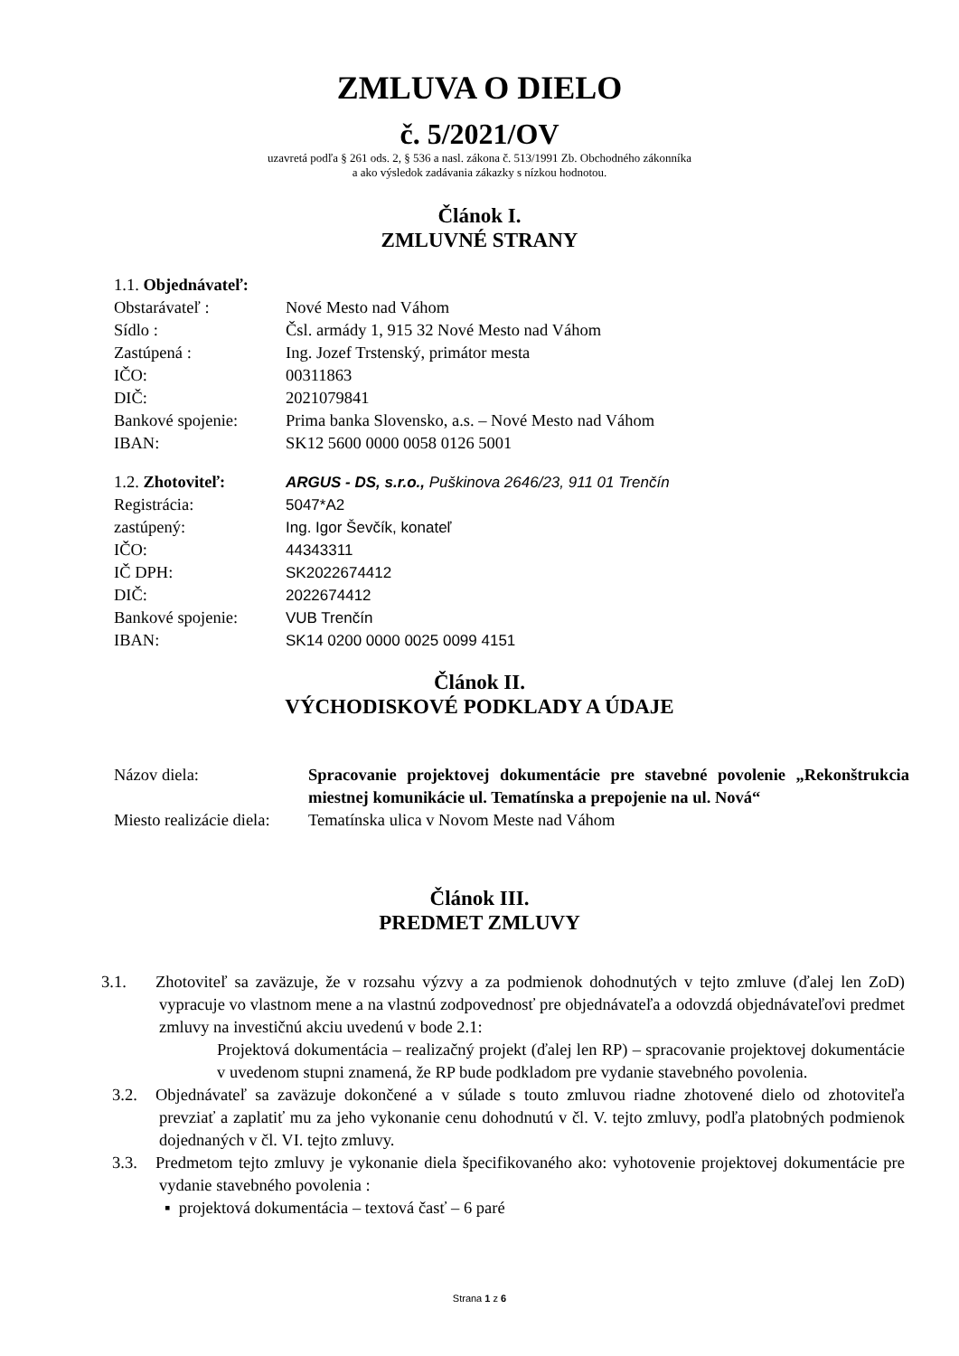ZMLUVA O DIELO
č. 5/2021/OV
uzavretá podľa § 261 ods. 2, § 536 a nasl. zákona č. 513/1991 Zb. Obchodného zákonníka
a ako výsledok zadávania zákazky s nízkou hodnotou.
Článok I.
ZMLUVNÉ STRANY
| 1.1. Objednávateľ: | |
| Obstarávateľ : | Nové Mesto nad Váhom |
| Sídlo : | Čsl. armády 1, 915 32 Nové Mesto nad Váhom |
| Zastúpená : | Ing. Jozef Trstenský, primátor mesta |
| IČO: | 00311863 |
| DIČ: | 2021079841 |
| Bankové spojenie: | Prima banka Slovensko, a.s. – Nové Mesto nad Váhom |
| IBAN: | SK12 5600 0000 0058 0126 5001 |
| 1.2. Zhotoviteľ: | ARGUS - DS, s.r.o., Puškinova 2646/23, 911 01 Trenčín |
| Registrácia: | 5047*A2 |
| zastúpený: | Ing. Igor Ševčík, konateľ |
| IČO: | 44343311 |
| IČ DPH: | SK2022674412 |
| DIČ: | 2022674412 |
| Bankové spojenie: | VUB Trenčín |
| IBAN: | SK14 0200 0000 0025 0099 4151 |
Článok II.
VÝCHODISKOVÉ PODKLADY A ÚDAJE
| Názov diela: | Spracovanie projektovej dokumentácie pre stavebné povolenie „Rekonštrukcia miestnej komunikácie ul. Tematínska a prepojenie na ul. Nová“ |
| Miesto realizácie diela: | Tematínska ulica v Novom Meste nad Váhom |
Článok III.
PREDMET ZMLUVY
3.1. Zhotoviteľ sa zaväzuje, že v rozsahu výzvy a za podmienok dohodnutých v tejto zmluve (ďalej len ZoD) vypracuje vo vlastnom mene a na vlastnú zodpovednosť pre objednávateľa a odovzdá objednávateľovi predmet zmluvy na investičnú akciu uvedenú v bode 2.1:
Projektová dokumentácia – realizačný projekt (ďalej len RP) – spracovanie projektovej dokumentácie v uvedenom stupni znamená, že RP bude podkladom pre vydanie stavebného povolenia.
3.2. Objednávateľ sa zaväzuje dokončené a v súlade s touto zmluvou riadne zhotovené dielo od zhotoviteľa prevziať a zaplatiť mu za jeho vykonanie cenu dohodnutú v čl. V. tejto zmluvy, podľa platobných podmienok dojednaných v čl. VI. tejto zmluvy.
3.3. Predmetom tejto zmluvy je vykonanie diela špecifikovaného ako: vyhotovenie projektovej dokumentácie pre vydanie stavebného povolenia :
▪ projektová dokumentácia – textová časť – 6 paré
Strana 1 z 6